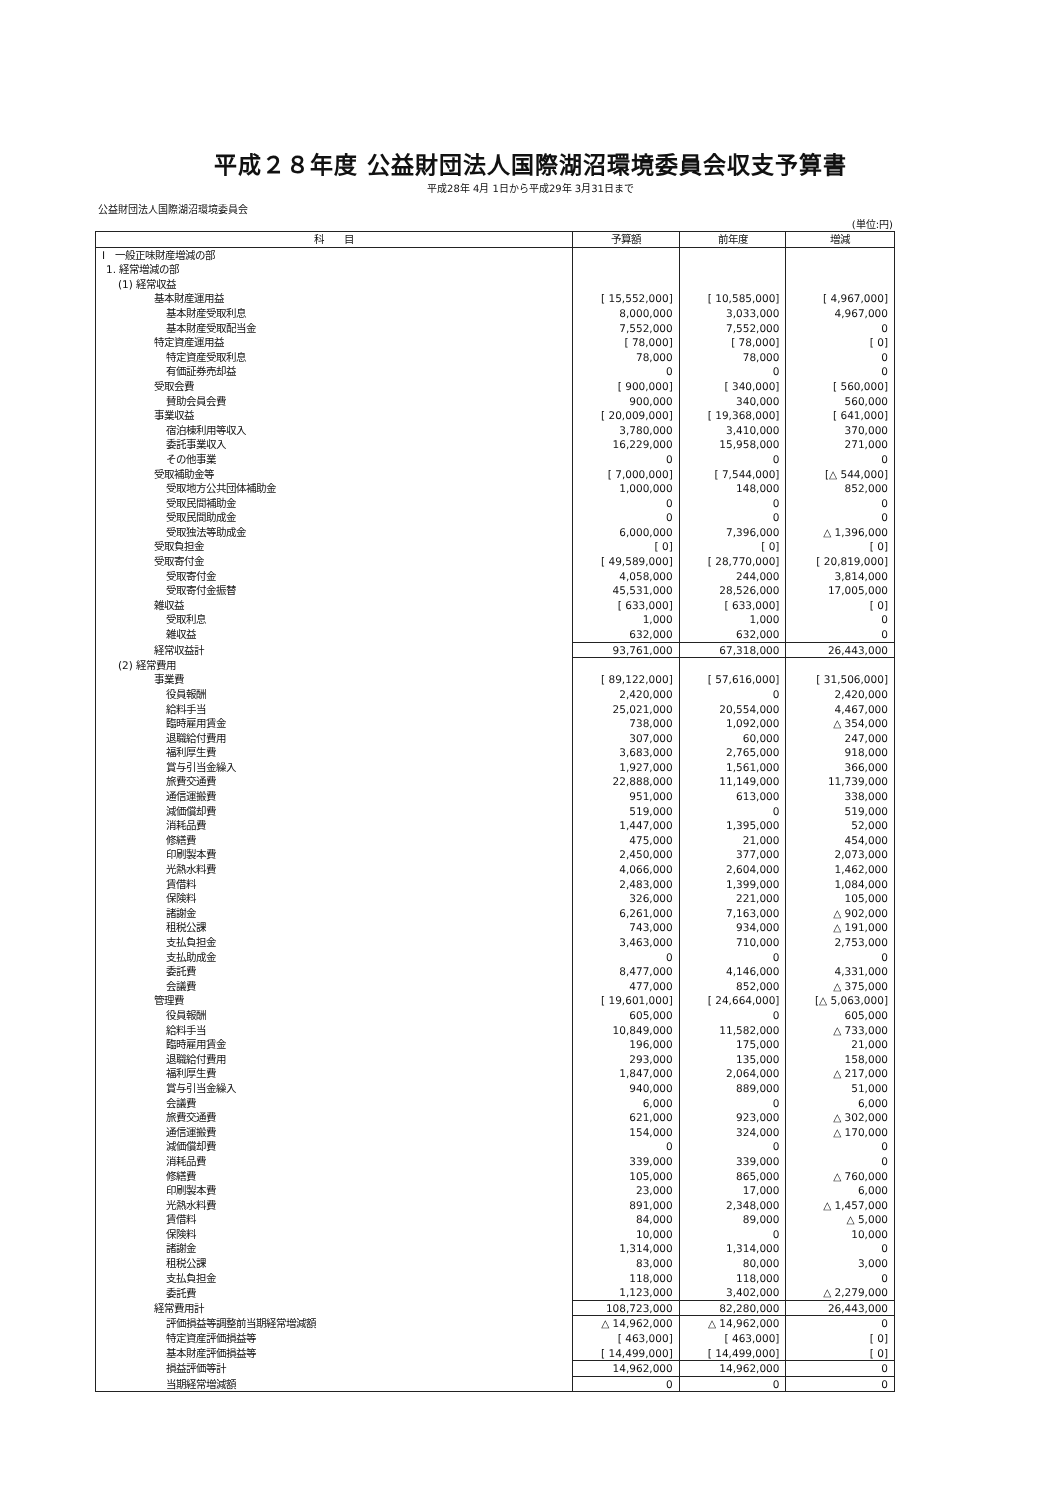平成２８年度 公益財団法人国際湖沼環境委員会収支予算書
平成28年 4月 1日から平成29年 3月31日まで
公益財団法人国際湖沼環境委員会
(単位:円)
| 科 目 | 予算額 | 前年度 | 増減 |
| --- | --- | --- | --- |
| Ⅰ 一般正味財産増減の部 | | | |
| 1. 経常増減の部 | | | |
| (1) 経常収益 | | | |
| 基本財産運用益 | [ 15,552,000] | [ 10,585,000] | [ 4,967,000] |
| 基本財産受取利息 | 8,000,000 | 3,033,000 | 4,967,000 |
| 基本財産受取配当金 | 7,552,000 | 7,552,000 | 0 |
| 特定資産運用益 | [ 78,000] | [ 78,000] | [ 0] |
| 特定資産受取利息 | 78,000 | 78,000 | 0 |
| 有価証券売却益 | 0 | 0 | 0 |
| 受取会費 | [ 900,000] | [ 340,000] | [ 560,000] |
| 賛助会員会費 | 900,000 | 340,000 | 560,000 |
| 事業収益 | [ 20,009,000] | [ 19,368,000] | [ 641,000] |
| 宿泊棟利用等収入 | 3,780,000 | 3,410,000 | 370,000 |
| 委託事業収入 | 16,229,000 | 15,958,000 | 271,000 |
| その他事業 | 0 | 0 | 0 |
| 受取補助金等 | [ 7,000,000] | [ 7,544,000] | [△ 544,000] |
| 受取地方公共団体補助金 | 1,000,000 | 148,000 | 852,000 |
| 受取民間補助金 | 0 | 0 | 0 |
| 受取民間助成金 | 0 | 0 | 0 |
| 受取独法等助成金 | 6,000,000 | 7,396,000 | △ 1,396,000 |
| 受取負担金 | [ 0] | [ 0] | [ 0] |
| 受取寄付金 | [ 49,589,000] | [ 28,770,000] | [ 20,819,000] |
| 受取寄付金 | 4,058,000 | 244,000 | 3,814,000 |
| 受取寄付金振替 | 45,531,000 | 28,526,000 | 17,005,000 |
| 雑収益 | [ 633,000] | [ 633,000] | [ 0] |
| 受取利息 | 1,000 | 1,000 | 0 |
| 雑収益 | 632,000 | 632,000 | 0 |
| 経常収益計 | 93,761,000 | 67,318,000 | 26,443,000 |
| (2) 経常費用 | | | |
| 事業費 | [ 89,122,000] | [ 57,616,000] | [ 31,506,000] |
| 役員報酬 | 2,420,000 | 0 | 2,420,000 |
| 給料手当 | 25,021,000 | 20,554,000 | 4,467,000 |
| 臨時雇用賃金 | 738,000 | 1,092,000 | △ 354,000 |
| 退職給付費用 | 307,000 | 60,000 | 247,000 |
| 福利厚生費 | 3,683,000 | 2,765,000 | 918,000 |
| 賞与引当金繰入 | 1,927,000 | 1,561,000 | 366,000 |
| 旅費交通費 | 22,888,000 | 11,149,000 | 11,739,000 |
| 通信運搬費 | 951,000 | 613,000 | 338,000 |
| 減価償却費 | 519,000 | 0 | 519,000 |
| 消耗品費 | 1,447,000 | 1,395,000 | 52,000 |
| 修繕費 | 475,000 | 21,000 | 454,000 |
| 印刷製本費 | 2,450,000 | 377,000 | 2,073,000 |
| 光熱水料費 | 4,066,000 | 2,604,000 | 1,462,000 |
| 賃借料 | 2,483,000 | 1,399,000 | 1,084,000 |
| 保険料 | 326,000 | 221,000 | 105,000 |
| 諸謝金 | 6,261,000 | 7,163,000 | △ 902,000 |
| 租税公課 | 743,000 | 934,000 | △ 191,000 |
| 支払負担金 | 3,463,000 | 710,000 | 2,753,000 |
| 支払助成金 | 0 | 0 | 0 |
| 委託費 | 8,477,000 | 4,146,000 | 4,331,000 |
| 会議費 | 477,000 | 852,000 | △ 375,000 |
| 管理費 | [ 19,601,000] | [ 24,664,000] | [△ 5,063,000] |
| 役員報酬 | 605,000 | 0 | 605,000 |
| 給料手当 | 10,849,000 | 11,582,000 | △ 733,000 |
| 臨時雇用賃金 | 196,000 | 175,000 | 21,000 |
| 退職給付費用 | 293,000 | 135,000 | 158,000 |
| 福利厚生費 | 1,847,000 | 2,064,000 | △ 217,000 |
| 賞与引当金繰入 | 940,000 | 889,000 | 51,000 |
| 会議費 | 6,000 | 0 | 6,000 |
| 旅費交通費 | 621,000 | 923,000 | △ 302,000 |
| 通信運搬費 | 154,000 | 324,000 | △ 170,000 |
| 減価償却費 | 0 | 0 | 0 |
| 消耗品費 | 339,000 | 339,000 | 0 |
| 修繕費 | 105,000 | 865,000 | △ 760,000 |
| 印刷製本費 | 23,000 | 17,000 | 6,000 |
| 光熱水料費 | 891,000 | 2,348,000 | △ 1,457,000 |
| 賃借料 | 84,000 | 89,000 | △ 5,000 |
| 保険料 | 10,000 | 0 | 10,000 |
| 諸謝金 | 1,314,000 | 1,314,000 | 0 |
| 租税公課 | 83,000 | 80,000 | 3,000 |
| 支払負担金 | 118,000 | 118,000 | 0 |
| 委託費 | 1,123,000 | 3,402,000 | △ 2,279,000 |
| 経常費用計 | 108,723,000 | 82,280,000 | 26,443,000 |
| 評価損益等調整前当期経常増減額 | △ 14,962,000 | △ 14,962,000 | 0 |
| 特定資産評価損益等 | [ 463,000] | [ 463,000] | [ 0] |
| 基本財産評価損益等 | [ 14,499,000] | [ 14,499,000] | [ 0] |
| 損益評価等計 | 14,962,000 | 14,962,000 | 0 |
| 当期経常増減額 | 0 | 0 | 0 |